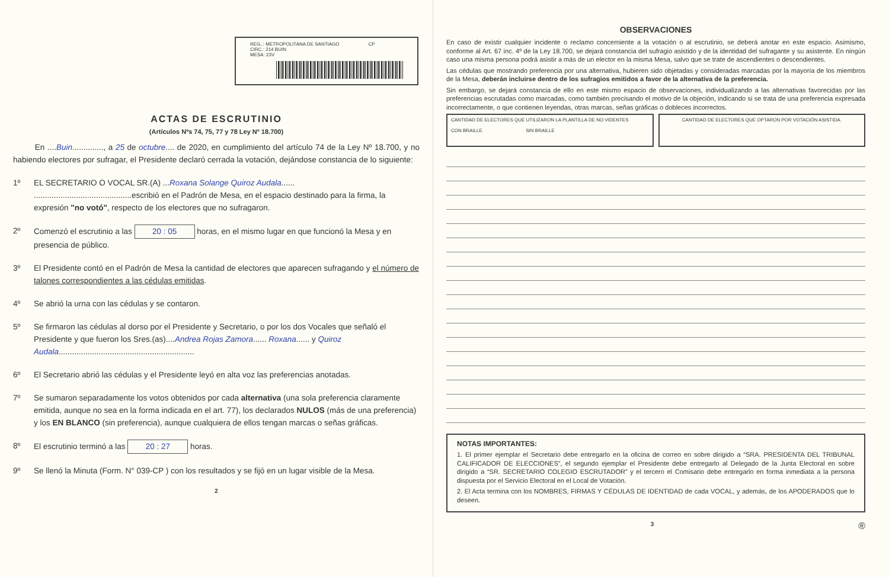REG..: METROPOLITANA DE SANTIAGO CP
CIRC.: 214 BUIN
MESA: 23V
ACTAS DE ESCRUTINIO
(Artículos Nºs 74, 75, 77 y 78 Ley Nº 18.700)
En ....Buin.............., a 25 de octubre.... de 2020, en cumplimiento del artículo 74 de la Ley Nº 18.700, y no habiendo electores por sufragar, el Presidente declaró cerrada la votación, dejándose constancia de lo siguiente:
1º EL SECRETARIO O VOCAL SR.(A) ...Roxana Solange Quiroz Audala...... ............................................escribió en el Padrón de Mesa, en el espacio destinado para la firma, la expresión "no votó", respecto de los electores que no sufragaron.
2º Comenzó el escrutinio a las 20 : 05 horas, en el mismo lugar en que funcionó la Mesa y en presencia de público.
3º El Presidente contó en el Padrón de Mesa la cantidad de electores que aparecen sufragando y el número de talones correspondientes a las cédulas emitidas.
4º Se abrió la urna con las cédulas y se contaron.
5º Se firmaron las cédulas al dorso por el Presidente y Secretario, o por los dos Vocales que señaló el Presidente y que fueron los Sres.(as)....Andrea Rojas Zamora...... Roxana...... y Quiroz Audala.............................................................
6º El Secretario abrió las cédulas y el Presidente leyó en alta voz las preferencias anotadas.
7º Se sumaron separadamente los votos obtenidos por cada alternativa (una sola preferencia claramente emitida, aunque no sea en la forma indicada en el art. 77), los declarados NULOS (más de una preferencia) y los EN BLANCO (sin preferencia), aunque cualquiera de ellos tengan marcas o señas gráficas.
8º El escrutinio terminó a las 20 : 27 horas.
9º Se llenó la Minuta (Form. N° 039-CP ) con los resultados y se fijó en un lugar visible de la Mesa.
2
OBSERVACIONES
En caso de existir cualquier incidente o reclamo concerniente a la votación o al escrutinio, se deberá anotar en este espacio. Asimismo, conforme al Art. 67 inc. 4º de la Ley 18.700, se dejará constancia del sufragio asistido y de la identidad del sufragante y su asistente. En ningún caso una misma persona podrá asistir a más de un elector en la misma Mesa, salvo que se trate de ascendientes o descendientes.
Las cédulas que mostrando preferencia por una alternativa, hubieren sido objetadas y consideradas marcadas por la mayoría de los miembros de la Mesa, deberán incluirse dentro de los sufragios emitidos a favor de la alternativa de la preferencia.
Sin embargo, se dejará constancia de ello en este mismo espacio de observaciones, individualizando a las alternativas favorecidas por las preferencias escrutadas como marcadas, como también precisando el motivo de la objeción, indicando si se trata de una preferencia expresada incorrectamente, o que contienen leyendas, otras marcas, señas gráficas o dobleces incorrectos.
CANTIDAD DE ELECTORES QUE UTILIZARON LA PLANTILLA DE NO VIDENTES
CON BRAILLE SIN BRAILLE
CANTIDAD DE ELECTORES QUE OPTARON POR VOTACIÓN ASISTIDA.
NOTAS IMPORTANTES:
1. El primer ejemplar el Secretario debe entregarlo en la oficina de correo en sobre dirigido a “SRA. PRESIDENTA DEL TRIBUNAL CALIFICADOR DE ELECCIONES”, el segundo ejemplar el Presidente debe entregarlo al Delegado de la Junta Electoral en sobre dirigido a “SR. SECRETARIO COLEGIO ESCRUTADOR” y el tercero el Comisario debe entregarlo en forma inmediata a la persona dispuesta por el Servicio Electoral en el Local de Votación.
2. El Acta termina con los NOMBRES, FIRMAS Y CÉDULAS DE IDENTIDAD de cada VOCAL, y además, de los APODERADOS que lo deseen.
3 ®